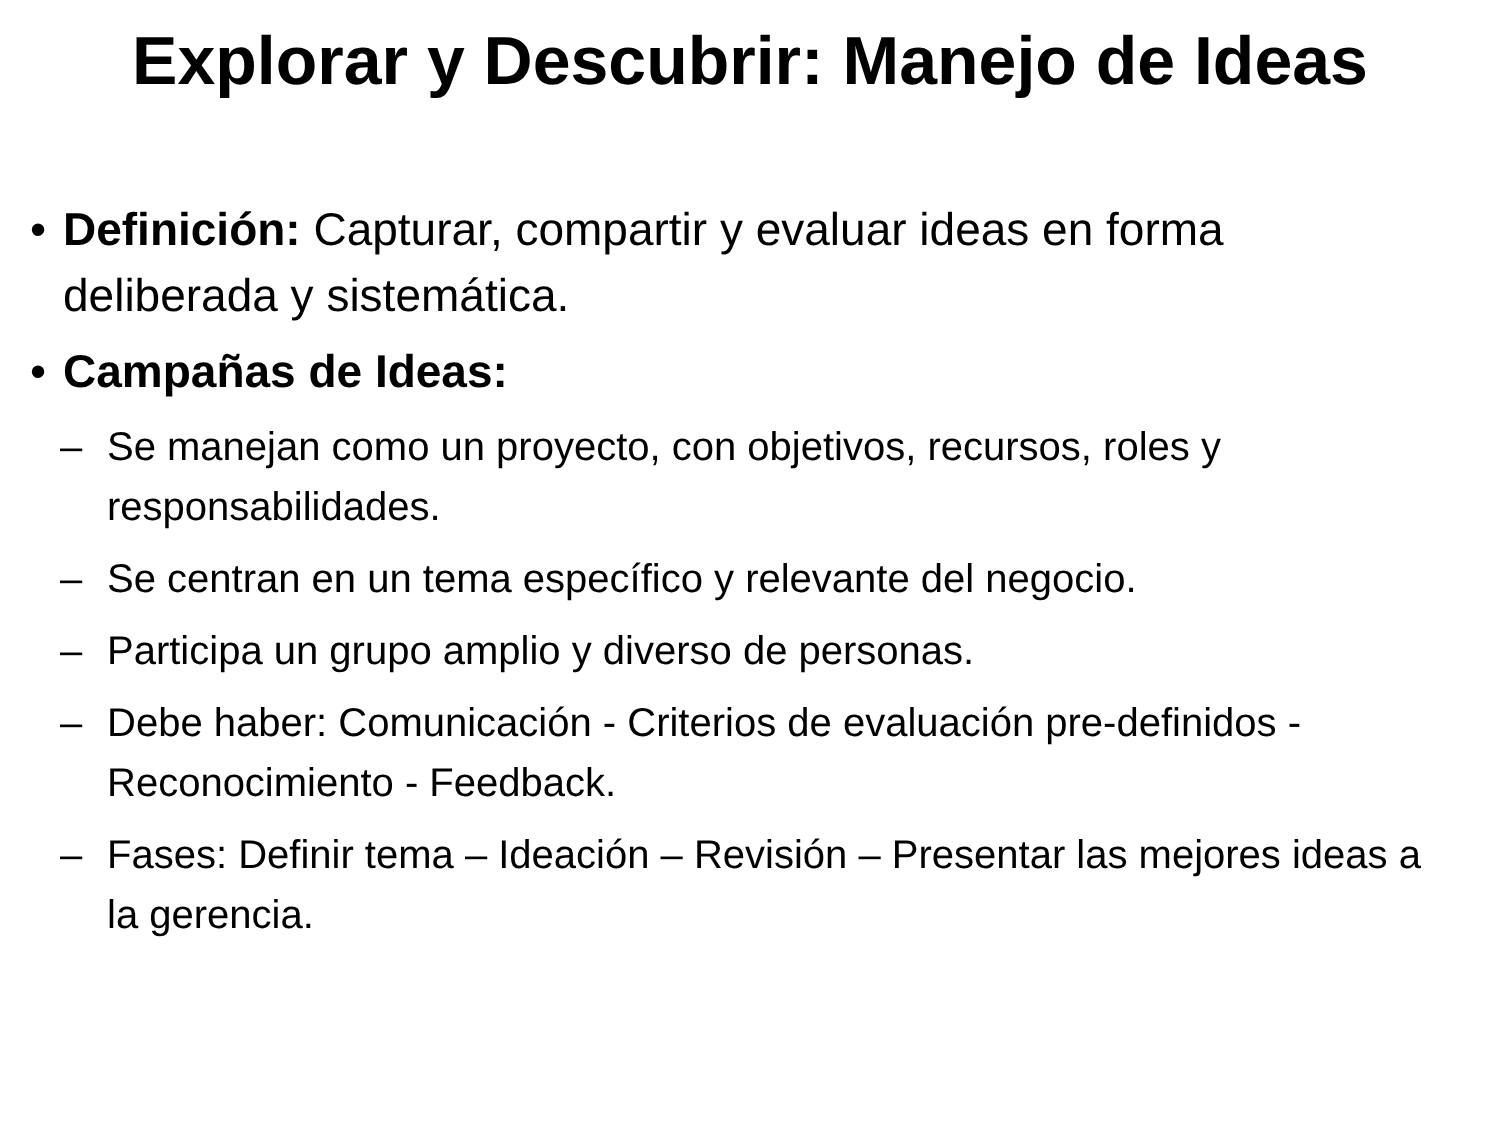Explorar y Descubrir: Manejo de Ideas
• Definición: Capturar, compartir y evaluar ideas en forma deliberada y sistemática.
• Campañas de Ideas:
– Se manejan como un proyecto, con objetivos, recursos, roles y responsabilidades.
– Se centran en un tema específico y relevante del negocio.
– Participa un grupo amplio y diverso de personas.
– Debe haber: Comunicación - Criterios de evaluación pre-definidos - Reconocimiento - Feedback.
– Fases: Definir tema – Ideación – Revisión – Presentar las mejores ideas a la gerencia.